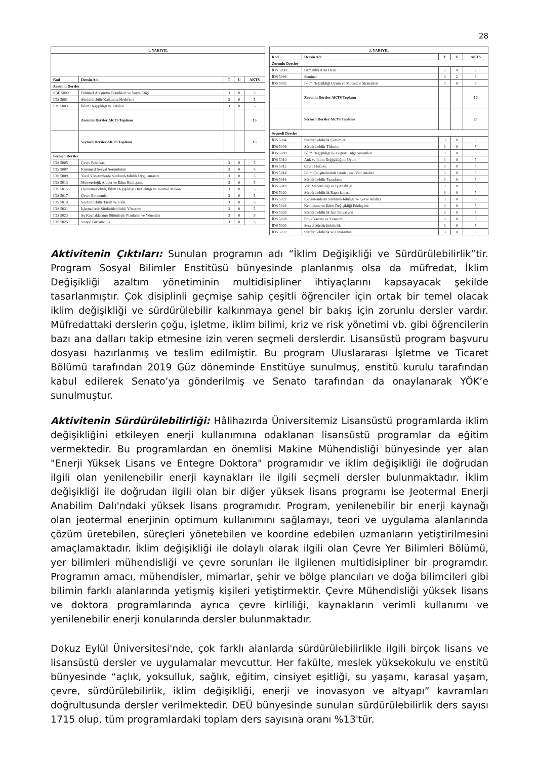28
| 1. YARIYIL | | | | |
| --- | --- | --- | --- | --- |
| Kod | Dersin Adı | T | U | AKTS |
| Zorunlu Dersler | | | | |
| SBE 5000 | Bilimsel Araştırma Teknikleri ve Yayın Etiği | 3 | 0 | 5 |
| İDS 5001 | Sürdürülebilir Kalkınma Hedefleri | 3 | 0 | 5 |
| İDS 5003 | İklim Değişikliği ve Etkileri | 3 | 0 | 5 |
| | Zorunlu Dersler AKTS Toplamı | | | 15 |
| | Seçmeli Dersler AKTS Toplamı | | | 15 |
| Seçmeli Dersler | | | | |
| İDS 5005 | Çevre Politikası | 3 | 0 | 5 |
| İDS 5007 | Kurumsal Sosyal Sorumluluk | 3 | 0 | 5 |
| İDS 5009 | Yerel Yönetimlerde Sürdürülebilirlik Uygulamaları | 3 | 0 | 5 |
| İDS 5013 | Meteorolojik Afetler ve İklim Etkileşimi | 3 | 0 | 5 |
| İDS 5015 | Ekonomi/Politik, İklim Değişikliği Diyalektiği ve Kentsel Mekân | 3 | 0 | 5 |
| İDS 5017 | Çevre Ekonomisi | 3 | 0 | 5 |
| İDS 5019 | Sürdürülebilir Tarım ve Gıda | 3 | 0 | 5 |
| İDS 5021 | İşletmelerde Sürdürülebilirlik Yönetimi | 3 | 0 | 5 |
| İDS 5023 | Su Kaynaklarının Bütünleşik Planlama ve Yönetimi | 3 | 0 | 5 |
| İDS 5025 | Sosyal Girişimcilik | 3 | 0 | 5 |
| 2. YARIYIL | | | | |
| --- | --- | --- | --- | --- |
| Kod | Dersin Adı | T | U | AKTS |
| Zorunlu Dersler | | | | |
| İDS 5098 | Uzmanlık Alan Dersi | 2 | 0 | 2 |
| İDS 5096 | Seminer | 0 | 2 | 3 |
| İDS 5002 | İklim Değişikliği Uyum ve Mücadele Stratejileri | 3 | 0 | 5 |
| | Zorunlu Dersler AKTS Toplamı | | | 10 |
| | Seçmeli Dersler AKTS Toplamı | | | 20 |
| Seçmeli Dersler | | | | |
| İDS 5004 | Sürdürülebilirlik Çözümleri | 3 | 0 | 5 |
| İDS 5006 | Sürdürülebilir Tüketim | 3 | 0 | 5 |
| İDS 5008 | İklim Değişikliği ve Coğrafi Bilgi Sistemleri | 3 | 0 | 5 |
| İDS 5010 | Atık ve İklim Değişikliğine Uyum | 3 | 0 | 5 |
| İDS 5012 | Çevre Hukuku | 3 | 0 | 5 |
| İDS 5014 | İklim Çalışmalarında İstatistiksel Veri Analizi | 3 | 0 | 5 |
| İDS 5016 | Sürdürülebilir Pazarlama | 3 | 0 | 5 |
| İDS 5018 | Veri Madenciliği ve İş Analitiği | 3 | 0 | 5 |
| İDS 5020 | Sürdürülebilirlik Raporlaması | 3 | 0 | 5 |
| İDS 5022 | Ekosistemlerin Sürdürülebilirliği ve Çevre Analizi | 3 | 0 | 5 |
| İDS 5024 | Kentleşme ve İklim Değişikliği Etkileşimi | 3 | 0 | 5 |
| İDS 5026 | Sürdürülebilirlik İçin İnovasyon | 3 | 0 | 5 |
| İDS 5028 | Proje Yazımı ve Yönetimi | 3 | 0 | 5 |
| İDS 5030 | Sosyal Sürdürülebilirlik | 3 | 0 | 5 |
| İDS 5032 | Sürdürülebilirlik ve Finansman | 3 | 0 | 5 |
Aktivitenin Çıktıları: Sunulan programın adı “İklim Değişikliği ve Sürdürülebilirlik”tir. Program Sosyal Bilimler Enstitüsü bünyesinde planlanmış olsa da müfredat, İklim Değişikliği azaltım yönetiminin multidisipliner ihtiyaçlarını kapsayacak şekilde tasarlanmıştır. Çok disiplinli geçmişe sahip çeşitli öğrenciler için ortak bir temel olacak iklim değişikliği ve sürdürülebilir kalkınmaya genel bir bakış için zorunlu dersler vardır. Müfredattaki derslerin çoğu, işletme, iklim bilimi, kriz ve risk yönetimi vb. gibi öğrencilerin bazı ana dalları takip etmesine izin veren seçmeli derslerdir. Lisansüstü program başvuru dosyası hazırlanmış ve teslim edilmiştir. Bu program Uluslararası İşletme ve Ticaret Bölümü tarafından 2019 Güz döneminde Enstitüye sunulmuş, enstitü kurulu tarafından kabul edilerek Senato’ya gönderilmiş ve Senato tarafından da onaylanarak YÖK’e sunulmuştur.
Aktivitenin Sürdürülebilirliği: Hâlihazırda Üniversitemiz Lisansüstü programlarda iklim değişikliğini etkileyen enerji kullanımına odaklanan lisansüstü programlar da eğitim vermektedir. Bu programlardan en önemlisi Makine Mühendisliği bünyesinde yer alan "Enerji Yüksek Lisans ve Entegre Doktora" programıdır ve iklim değişikliği ile doğrudan ilgili olan yenilenebilir enerji kaynakları ile ilgili seçmeli dersler bulunmaktadır. İklim değişikliği ile doğrudan ilgili olan bir diğer yüksek lisans programı ise Jeotermal Enerji Anabilim Dalı'ndaki yüksek lisans programıdır. Program, yenilenebilir bir enerji kaynağı olan jeotermal enerjinin optimum kullanımını sağlamayı, teori ve uygulama alanlarında çözüm üretebilen, süreçleri yönetebilen ve koordine edebilen uzmanların yetiştirilmesini amaçlamaktadır. İklim değişikliği ile dolaylı olarak ilgili olan Çevre Yer Bilimleri Bölümü, yer bilimleri mühendisliği ve çevre sorunları ile ilgilenen multidisipliner bir programdır. Programın amacı, mühendisler, mimarlar, şehir ve bölge plancıları ve doğa bilimcileri gibi bilimin farklı alanlarında yetişmiş kişileri yetiştirmektir. Çevre Mühendisliği yüksek lisans ve doktora programlarında ayrıca çevre kirliliği, kaynakların verimli kullanımı ve yenilenebilir enerji konularında dersler bulunmaktadır.
Dokuz Eylül Üniversitesi'nde, çok farklı alanlarda sürdürülebilirlikle ilgili birçok lisans ve lisansüstü dersler ve uygulamalar mevcuttur. Her fakülte, meslek yüksekokulu ve enstitü bünyesinde “açlık, yoksulluk, sağlık, eğitim, cinsiyet eşitliği, su yaşamı, karasal yaşam, çevre, sürdürülebilirlik, iklim değişikliği, enerji ve inovasyon ve altyapı” kavramları doğrultusunda dersler verilmektedir. DEÜ bünyesinde sunulan sürdürülebilirlik ders sayısı 1715 olup, tüm programlardaki toplam ders sayısına oranı %13'tür.